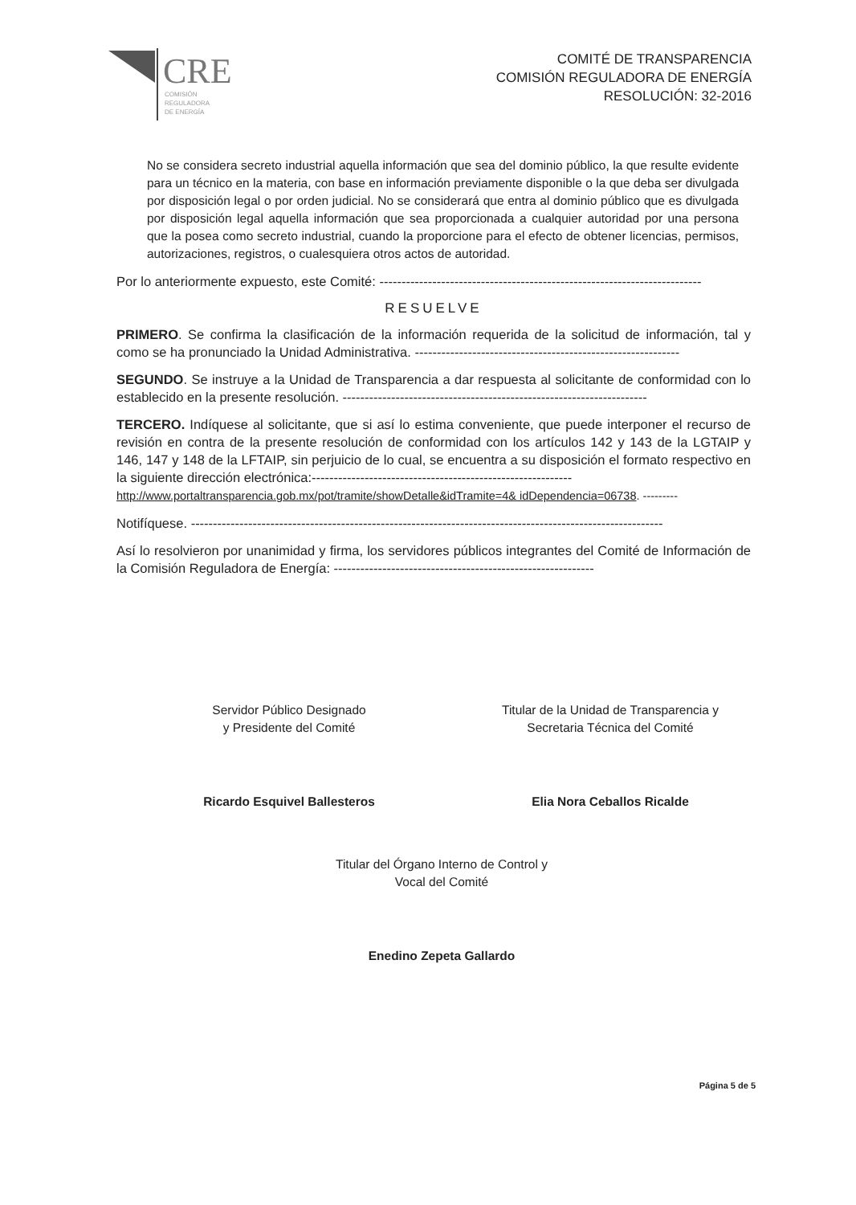CRE
COMISIÓN
REGULADORA
DE ENERGÍA
COMITÉ DE TRANSPARENCIA
COMISIÓN REGULADORA DE ENERGÍA
RESOLUCIÓN: 32-2016
No se considera secreto industrial aquella información que sea del dominio público, la que resulte evidente para un técnico en la materia, con base en información previamente disponible o la que deba ser divulgada por disposición legal o por orden judicial. No se considerará que entra al dominio público que es divulgada por disposición legal aquella información que sea proporcionada a cualquier autoridad por una persona que la posea como secreto industrial, cuando la proporcione para el efecto de obtener licencias, permisos, autorizaciones, registros, o cualesquiera otros actos de autoridad.
Por lo anteriormente expuesto, este Comité: -------------------------------------------------------------------------
RESUELVE
PRIMERO. Se confirma la clasificación de la información requerida de la solicitud de información, tal y como se ha pronunciado la Unidad Administrativa. ------------------------------------------------------------
SEGUNDO. Se instruye a la Unidad de Transparencia a dar respuesta al solicitante de conformidad con lo establecido en la presente resolución. ---------------------------------------------------------------------
TERCERO. Indíquese al solicitante, que si así lo estima conveniente, que puede interponer el recurso de revisión en contra de la presente resolución de conformidad con los artículos 142 y 143 de la LGTAIP y 146, 147 y 148 de la LFTAIP, sin perjuicio de lo cual, se encuentra a su disposición el formato respectivo en la siguiente dirección electrónica:-----------------------------------------------------------
http://www.portaltransparencia.gob.mx/pot/tramite/showDetalle&idTramite=4& idDependencia=06738. ---------
Notifíquese. -----------------------------------------------------------------------------------------------------------
Así lo resolvieron por unanimidad y firma, los servidores públicos integrantes del Comité de Información de la Comisión Reguladora de Energía: -----------------------------------------------------------
Servidor Público Designado
y Presidente del Comité
Ricardo Esquivel Ballesteros
Titular de la Unidad de Transparencia y
Secretaria Técnica del Comité
Elia Nora Ceballos Ricalde
Titular del Órgano Interno de Control y
Vocal del Comité
Enedino Zepeta Gallardo
Página 5 de 5